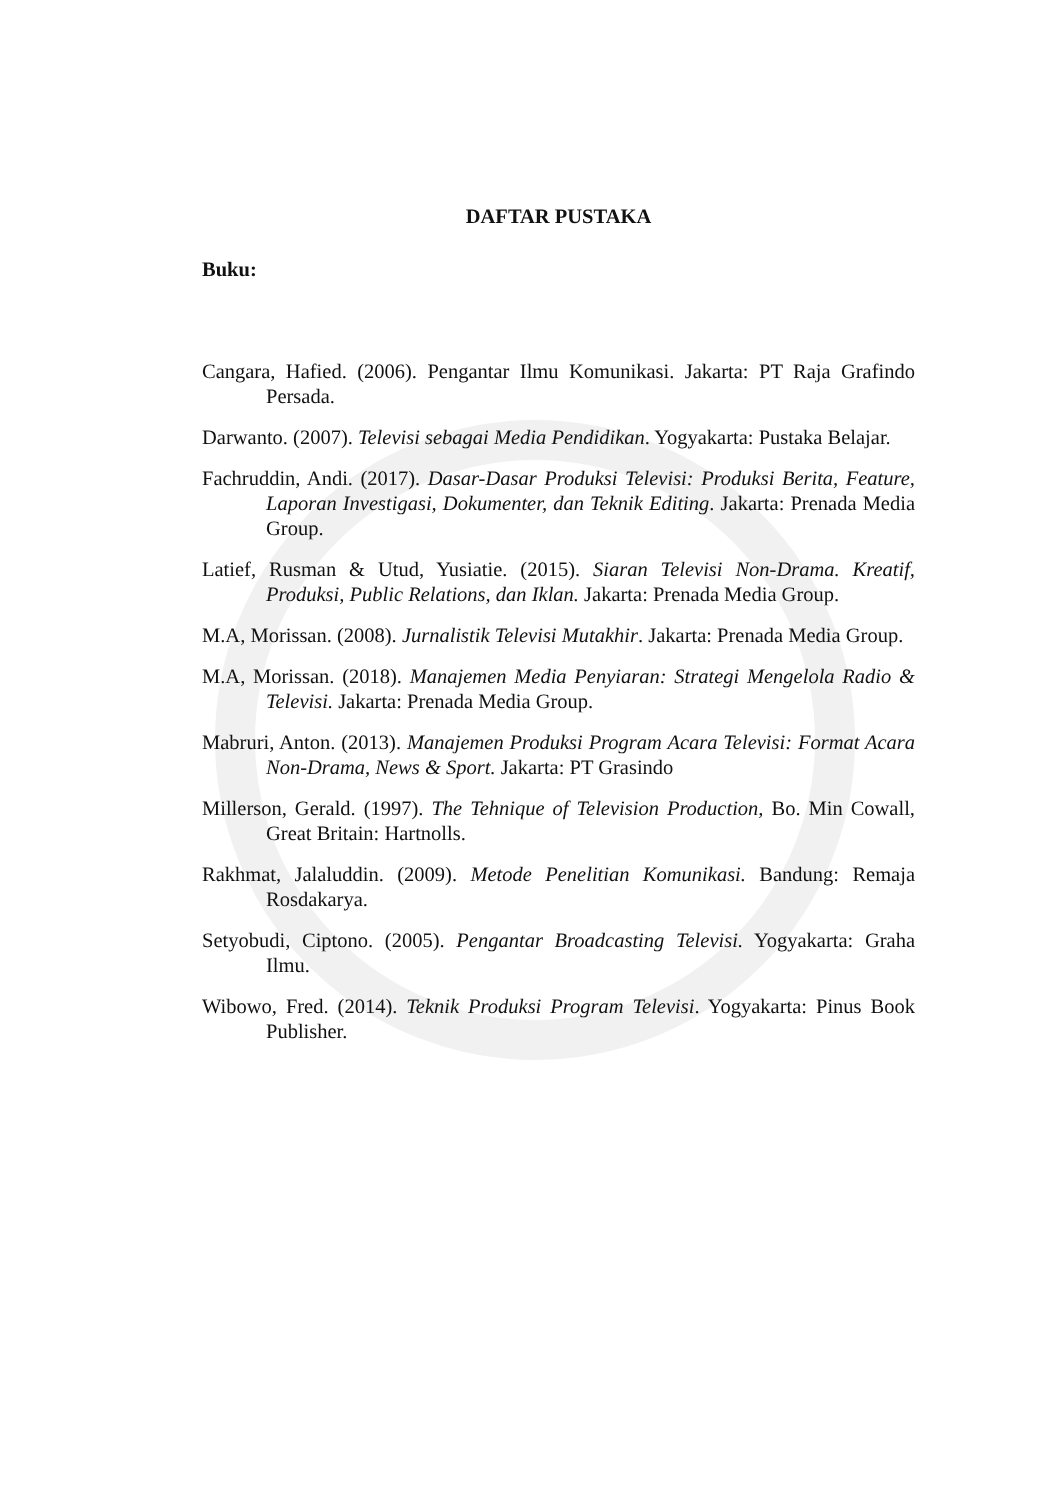DAFTAR PUSTAKA
Buku:
Cangara, Hafied. (2006). Pengantar Ilmu Komunikasi. Jakarta: PT Raja Grafindo Persada.
Darwanto. (2007). Televisi sebagai Media Pendidikan. Yogyakarta: Pustaka Belajar.
Fachruddin, Andi. (2017). Dasar-Dasar Produksi Televisi: Produksi Berita, Feature, Laporan Investigasi, Dokumenter, dan Teknik Editing. Jakarta: Prenada Media Group.
Latief, Rusman & Utud, Yusiatie. (2015). Siaran Televisi Non-Drama. Kreatif, Produksi, Public Relations, dan Iklan. Jakarta: Prenada Media Group.
M.A, Morissan. (2008). Jurnalistik Televisi Mutakhir. Jakarta: Prenada Media Group.
M.A, Morissan. (2018). Manajemen Media Penyiaran: Strategi Mengelola Radio & Televisi. Jakarta: Prenada Media Group.
Mabruri, Anton. (2013). Manajemen Produksi Program Acara Televisi: Format Acara Non-Drama, News & Sport. Jakarta: PT Grasindo
Millerson, Gerald. (1997). The Tehnique of Television Production, Bo. Min Cowall, Great Britain: Hartnolls.
Rakhmat, Jalaluddin. (2009). Metode Penelitian Komunikasi. Bandung: Remaja Rosdakarya.
Setyobudi, Ciptono. (2005). Pengantar Broadcasting Televisi. Yogyakarta: Graha Ilmu.
Wibowo, Fred. (2014). Teknik Produksi Program Televisi. Yogyakarta: Pinus Book Publisher.